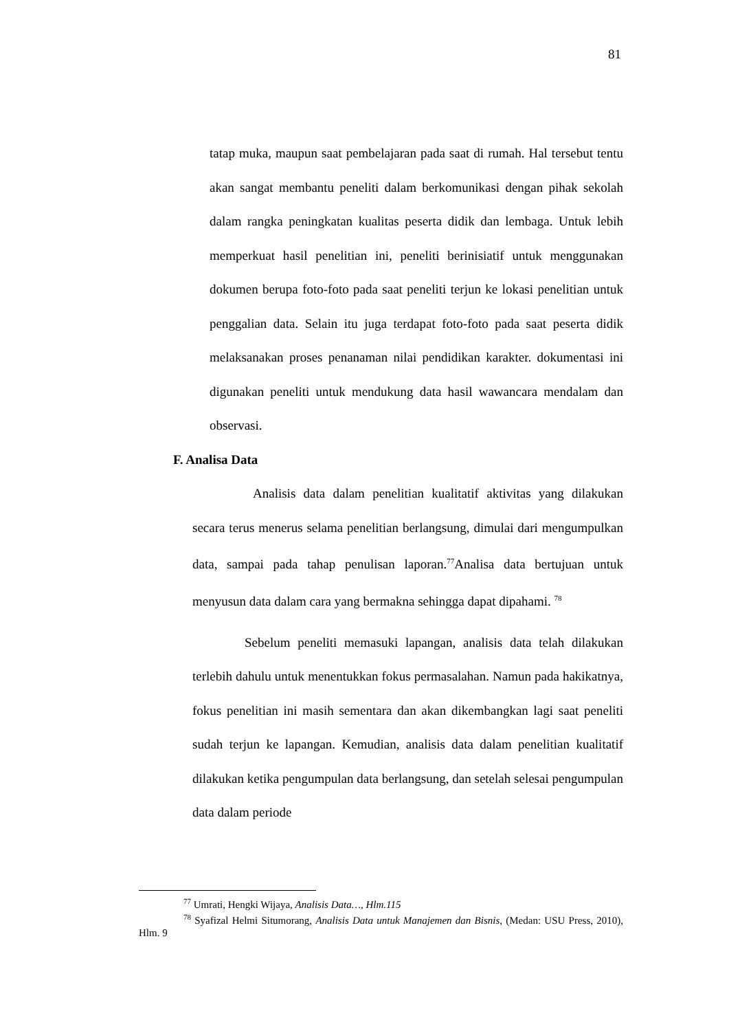81
tatap muka, maupun saat pembelajaran pada saat di rumah. Hal tersebut tentu akan sangat membantu peneliti dalam berkomunikasi dengan pihak sekolah dalam rangka peningkatan kualitas peserta didik dan lembaga. Untuk lebih memperkuat hasil penelitian ini, peneliti berinisiatif untuk menggunakan dokumen berupa foto-foto pada saat peneliti terjun ke lokasi penelitian untuk penggalian data. Selain itu juga terdapat foto-foto pada saat peserta didik melaksanakan proses penanaman nilai pendidikan karakter. dokumentasi ini digunakan peneliti untuk mendukung data hasil wawancara mendalam dan observasi.
F. Analisa Data
Analisis data dalam penelitian kualitatif aktivitas yang dilakukan secara terus menerus selama penelitian berlangsung, dimulai dari mengumpulkan data, sampai pada tahap penulisan laporan.<sup>77</sup>Analisa data bertujuan untuk menyusun data dalam cara yang bermakna sehingga dapat dipahami. <sup>78</sup>
Sebelum peneliti memasuki lapangan, analisis data telah dilakukan terlebih dahulu untuk menentukkan fokus permasalahan. Namun pada hakikatnya, fokus penelitian ini masih sementara dan akan dikembangkan lagi saat peneliti sudah terjun ke lapangan. Kemudian, analisis data dalam penelitian kualitatif dilakukan ketika pengumpulan data berlangsung, dan setelah selesai pengumpulan data dalam periode
<sup>77</sup> Umrati, Hengki Wijaya, Analisis Data…, Hlm.115
<sup>78</sup> Syafizal Helmi Situmorang, Analisis Data untuk Manajemen dan Bisnis, (Medan: USU Press, 2010), Hlm. 9